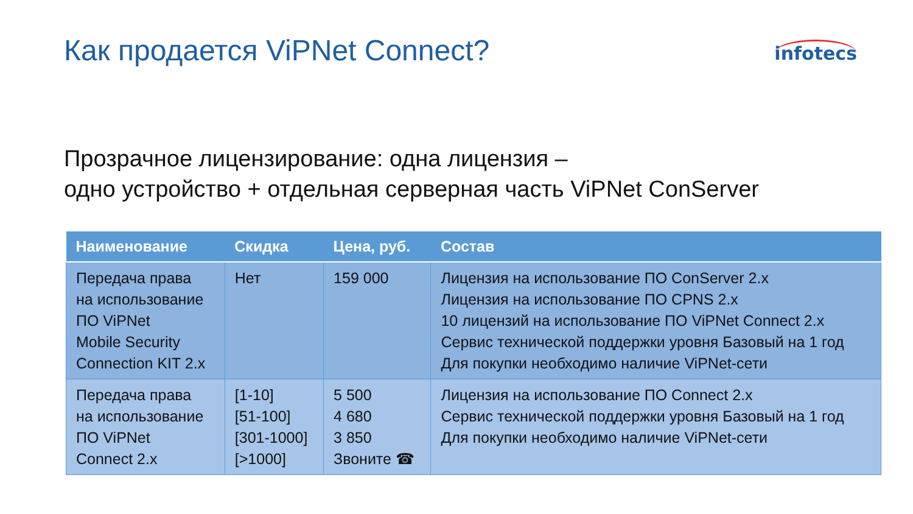Как продается ViPNet Connect?
infotecs
Прозрачное лицензирование: одна лицензия –
одно устройство + отдельная серверная часть ViPNet ConServer
| Наименование | Скидка | Цена, руб. | Состав |
| --- | --- | --- | --- |
| Передача права на использование ПО ViPNet Mobile Security Connection KIT 2.x | Нет | 159 000 | Лицензия на использование ПО ConServer 2.x Лицензия на использование ПО CPNS 2.x 10 лицензий на использование ПО ViPNet Connect 2.x Сервис технической поддержки уровня Базовый на 1 год Для покупки необходимо наличие ViPNet-сети |
| Передача права на использование ПО ViPNet Connect 2.x | [1-10] [51-100] [301-1000] [>1000] | 5 500 4 680 3 850 Звоните ☎ | Лицензия на использование ПО Connect 2.x Сервис технической поддержки уровня Базовый на 1 год Для покупки необходимо наличие ViPNet-сети |